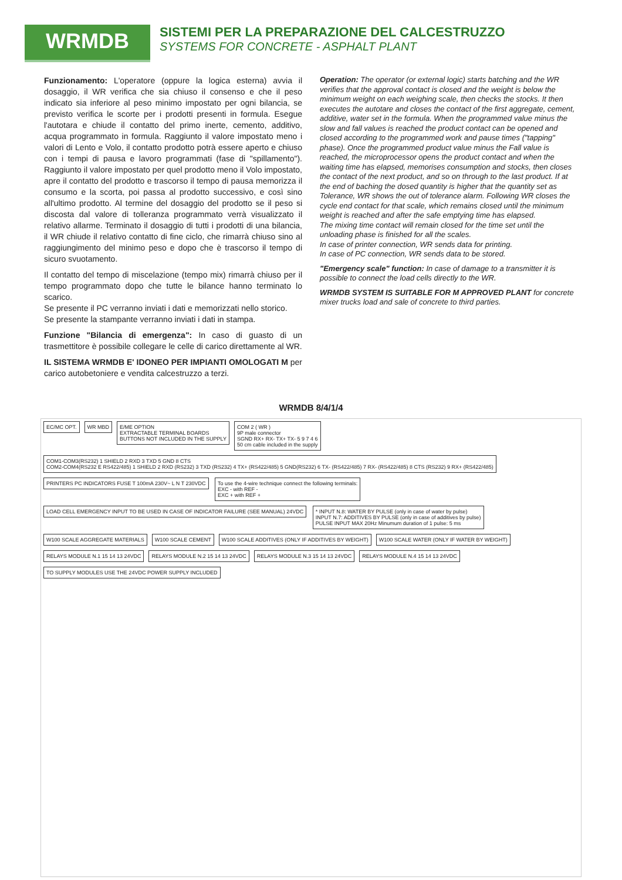WRMDB
SISTEMI PER LA PREPARAZIONE DEL CALCESTRUZZO
SYSTEMS FOR CONCRETE - ASPHALT PLANT
Funzionamento: L'operatore (oppure la logica esterna) avvia il dosaggio, il WR verifica che sia chiuso il consenso e che il peso indicato sia inferiore al peso minimo impostato per ogni bilancia, se previsto verifica le scorte per i prodotti presenti in formula. Esegue l'autotara e chiude il contatto del primo inerte, cemento, additivo, acqua programmato in formula. Raggiunto il valore impostato meno i valori di Lento e Volo, il contatto prodotto potrà essere aperto e chiuso con i tempi di pausa e lavoro programmati (fase di "spillamento"). Raggiunto il valore impostato per quel prodotto meno il Volo impostato, apre il contatto del prodotto e trascorso il tempo di pausa memorizza il consumo e la scorta, poi passa al prodotto successivo, e così sino all'ultimo prodotto. Al termine del dosaggio del prodotto se il peso si discosta dal valore di tolleranza programmato verrà visualizzato il relativo allarme. Terminato il dosaggio di tutti i prodotti di una bilancia, il WR chiude il relativo contatto di fine ciclo, che rimarrà chiuso sino al raggiungimento del minimo peso e dopo che è trascorso il tempo di sicuro svuotamento.
Il contatto del tempo di miscelazione (tempo mix) rimarrà chiuso per il tempo programmato dopo che tutte le bilance hanno terminato lo scarico.
Se presente il PC verranno inviati i dati e memorizzati nello storico.
Se presente la stampante verranno inviati i dati in stampa.
Funzione "Bilancia di emergenza": In caso di guasto di un trasmettitore è possibile collegare le celle di carico direttamente al WR.
IL SISTEMA WRMDB E' IDONEO PER IMPIANTI OMOLOGATI M per carico autobetoniere e vendita calcestruzzo a terzi.
Operation: The operator (or external logic) starts batching and the WR verifies that the approval contact is closed and the weight is below the minimum weight on each weighing scale, then checks the stocks. It then executes the autotare and closes the contact of the first aggregate, cement, additive, water set in the formula. When the programmed value minus the slow and fall values is reached the product contact can be opened and closed according to the programmed work and pause times ("tapping" phase). Once the programmed product value minus the Fall value is reached, the microprocessor opens the product contact and when the waiting time has elapsed, memorises consumption and stocks, then closes the contact of the next product, and so on through to the last product. If at the end of baching the dosed quantity is higher that the quantity set as Tolerance, WR shows the out of tolerance alarm. Following WR closes the cycle end contact for that scale, which remains closed until the minimum weight is reached and after the safe emptying time has elapsed.
The mixing time contact will remain closed for the time set until the unloading phase is finished for all the scales.
In case of printer connection, WR sends data for printing.
In case of PC connection, WR sends data to be stored.
"Emergency scale" function: In case of damage to a transmitter it is possible to connect the load cells directly to the WR.
WRMDB SYSTEM IS SUITABLE FOR M APPROVED PLANT for concrete mixer trucks load and sale of concrete to third parties.
WRMDB 8/4/1/4
EC/MC OPT. WR MBD
E/ME OPTION
EXTRACTABLE TERMINAL BOARDS
BUTTONS NOT INCLUDED IN THE SUPPLY
COM 2 ( WR )
9P male connector
SGND RX+ RX- TX+ TX- 5 9 7 4 6
50 cm cable included in the supply
COM1-COM3(RS232) 1 SHIELD 2 RXD 3 TXD 5 GND 8 CTS
COM2-COM4(RS232 E RS422/485) 1 SHIELD 2 RXD (RS232) 3 TXD (RS232) 4 TX+ (RS422/485) 5 GND(RS232) 6 TX- (RS422/485) 7 RX- (RS422/485) 8 CTS (RS232) 9 RX+ (RS422/485)
PRINTERS PC INDICATORS FUSE T 100mA 230V~ L N T 230VDC
To use the 4-wire technique connect the following terminals:
EXC - with REF -
EXC + with REF +
LOAD CELL EMERGENCY INPUT TO BE USED IN CASE OF INDICATOR FAILURE (SEE MANUAL) 24VDC
* INPUT N.8: WATER BY PULSE (only in case of water by pulse)
INPUT N.7: ADDITIVES BY PULSE (only in case of additives by pulse)
PULSE INPUT MAX 20Hz Minumum duration of 1 pulse: 5 ms
W100 SCALE AGGREGATE MATERIALS W100 SCALE CEMENT
W100 SCALE ADDITIVES (ONLY IF ADDITIVES BY WEIGHT)
W100 SCALE WATER (ONLY IF WATER BY WEIGHT)
RELAYS MODULE N.1 15 14 13 24VDC
RELAYS MODULE N.2 15 14 13 24VDC
RELAYS MODULE N.3 15 14 13 24VDC
RELAYS MODULE N.4 15 14 13 24VDC
TO SUPPLY MODULES USE THE 24VDC POWER SUPPLY INCLUDED